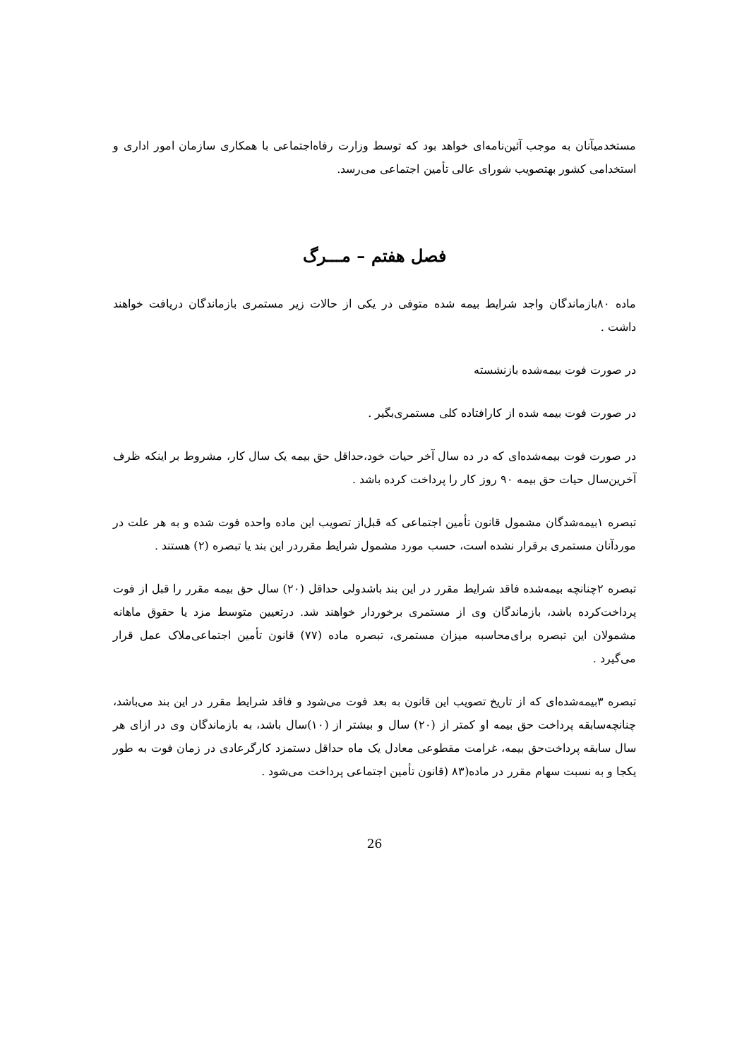مستخدمیآنان به موجب آئین‌نامه‌ای خواهد بود که توسط وزارت رفاه‌اجتماعی با همکاری سازمان امور اداری و استخدامی کشور بهتصویب شورای عالی تأمین اجتماعی می‌رسد.
فصل هفتم – مـــرگ
ماده ۸۰بازماندگان واجد شرایط بیمه شده متوفی در یکی از حالات زیر مستمری بازماندگان دریافت خواهند داشت .
در صورت فوت بیمه‌شده بازنشسته
در صورت فوت بیمه شده از کارافتاده کلی مستمری‌بگیر .
در صورت فوت بیمه‌شده‌ای که در ده سال آخر حیات خود،حداقل حق بیمه یک سال کار، مشروط بر اینکه ظرف آخرین‌سال حیات حق بیمه ۹۰ روز کار را پرداخت کرده باشد .
تبصره ۱بیمه‌شدگان مشمول قانون تأمین اجتماعی که قبل‌از تصویب این ماده واحده فوت شده و به هر علت در موردآنان مستمری برقرار نشده است، حسب مورد مشمول شرایط مقرردر این بند یا تبصره (۲) هستند .
تبصره ۲چنانچه بیمه‌شده فاقد شرایط مقرر در این بند باشدولی حداقل (۲۰) سال حق بیمه مقرر را قبل از فوت پرداخت‌کرده باشد، بازماندگان وی از مستمری برخوردار خواهند شد. درتعیین متوسط مزد یا حقوق ماهانه مشمولان این تبصره برای‌محاسبه میزان مستمری، تبصره ماده (۷۷) قانون تأمین اجتماعی‌ملاک عمل قرار می‌گیرد .
تبصره ۳بیمه‌شده‌ای که از تاریخ تصویب این قانون به بعد فوت می‌شود و فاقد شرایط مقرر در این بند می‌باشد، چنانچه‌سابقه پرداخت حق بیمه او کمتر از (۲۰) سال و بیشتر از (۱۰)سال باشد، به بازماندگان وی در ازای هر سال سابقه پرداخت‌حق بیمه، غرامت مقطوعی معادل یک ماه حداقل دستمزد کارگرعادی در زمان فوت به طور یکجا و به نسبت سهام مقرر در ماده(۸۳ (قانون تأمین اجتماعی پرداخت می‌شود .
26